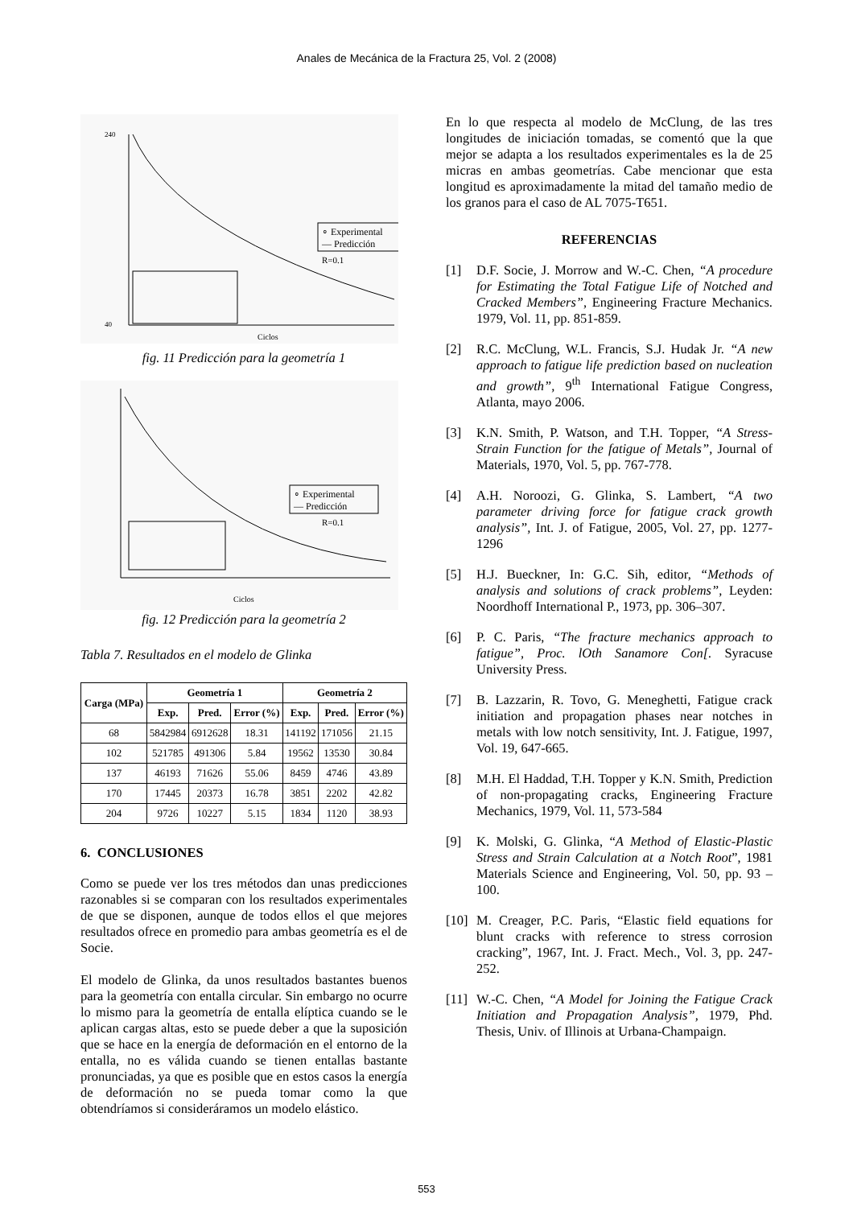Anales de Mecánica de la Fractura 25, Vol. 2 (2008)
∘ Experimental
— Predicción
R=0.1
240
40
Ciclos
fig. 11 Predicción para la geometría 1
∘ Experimental
— Predicción
R=0.1
Ciclos
fig. 12 Predicción para la geometría 2
Tabla 7. Resultados en el modelo de Glinka
| Carga (MPa) | Geometría 1 | | | Geometría 2 | | |
| --- | --- | --- | --- | --- | --- | --- |
| | Exp. | Pred. | Error (%) | Exp. | Pred. | Error (%) |
| 68 | 5842984 | 6912628 | 18.31 | 141192 | 171056 | 21.15 |
| 102 | 521785 | 491306 | 5.84 | 19562 | 13530 | 30.84 |
| 137 | 46193 | 71626 | 55.06 | 8459 | 4746 | 43.89 |
| 170 | 17445 | 20373 | 16.78 | 3851 | 2202 | 42.82 |
| 204 | 9726 | 10227 | 5.15 | 1834 | 1120 | 38.93 |
6. CONCLUSIONES
Como se puede ver los tres métodos dan unas predicciones razonables si se comparan con los resultados experimentales de que se disponen, aunque de todos ellos el que mejores resultados ofrece en promedio para ambas geometría es el de Socie.
El modelo de Glinka, da unos resultados bastantes buenos para la geometría con entalla circular. Sin embargo no ocurre lo mismo para la geometría de entalla elíptica cuando se le aplican cargas altas, esto se puede deber a que la suposición que se hace en la energía de deformación en el entorno de la entalla, no es válida cuando se tienen entallas bastante pronunciadas, ya que es posible que en estos casos la energía de deformación no se pueda tomar como la que obtendríamos si consideráramos un modelo elástico.
En lo que respecta al modelo de McClung, de las tres longitudes de iniciación tomadas, se comentó que la que mejor se adapta a los resultados experimentales es la de 25 micras en ambas geometrías. Cabe mencionar que esta longitud es aproximadamente la mitad del tamaño medio de los granos para el caso de AL 7075-T651.
REFERENCIAS
[1] D.F. Socie, J. Morrow and W.-C. Chen, “A procedure for Estimating the Total Fatigue Life of Notched and Cracked Members”, Engineering Fracture Mechanics. 1979, Vol. 11, pp. 851-859.
[2] R.C. McClung, W.L. Francis, S.J. Hudak Jr. “A new approach to fatigue life prediction based on nucleation and growth”, 9<sup>th</sup> International Fatigue Congress, Atlanta, mayo 2006.
[3] K.N. Smith, P. Watson, and T.H. Topper, “A Stress-Strain Function for the fatigue of Metals”, Journal of Materials, 1970, Vol. 5, pp. 767-778.
[4] A.H. Noroozi, G. Glinka, S. Lambert, “A two parameter driving force for fatigue crack growth analysis”, Int. J. of Fatigue, 2005, Vol. 27, pp. 1277-1296
[5] H.J. Bueckner, In: G.C. Sih, editor, “Methods of analysis and solutions of crack problems”, Leyden: Noordhoff International P., 1973, pp. 306–307.
[6] P. C. Paris, “The fracture mechanics approach to fatigue”, Proc. lOth Sanamore Con[. Syracuse University Press.
[7] B. Lazzarin, R. Tovo, G. Meneghetti, Fatigue crack initiation and propagation phases near notches in metals with low notch sensitivity, Int. J. Fatigue, 1997, Vol. 19, 647-665.
[8] M.H. El Haddad, T.H. Topper y K.N. Smith, Prediction of non-propagating cracks, Engineering Fracture Mechanics, 1979, Vol. 11, 573-584
[9] K. Molski, G. Glinka, “A Method of Elastic-Plastic Stress and Strain Calculation at a Notch Root”, 1981 Materials Science and Engineering, Vol. 50, pp. 93 – 100.
[10] M. Creager, P.C. Paris, “Elastic field equations for blunt cracks with reference to stress corrosion cracking”, 1967, Int. J. Fract. Mech., Vol. 3, pp. 247-252.
[11] W.-C. Chen, “A Model for Joining the Fatigue Crack Initiation and Propagation Analysis”, 1979, Phd. Thesis, Univ. of Illinois at Urbana-Champaign.
553